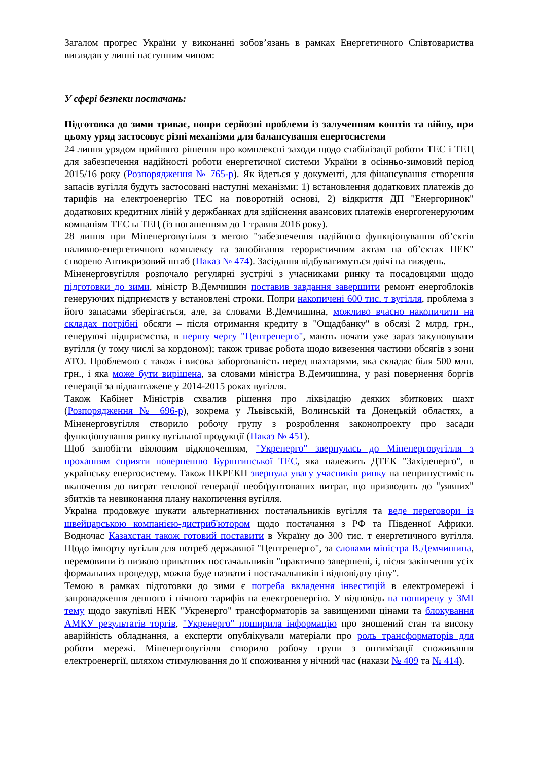Загалом прогрес України у виконанні зобов’язань в рамках Енергетичного Співтовариства виглядав у липні наступним чином:
У сфері безпеки постачань:
Підготовка до зими триває, попри серйозні проблеми із залученням коштів та війну, при цьому уряд застосовує різні механізми для балансування енергосистеми
24 липня урядом прийнято рішення про комплексні заходи щодо стабілізації роботи ТЕС і ТЕЦ для забезпечення надійності роботи енергетичної системи України в осінньо-зимовий період 2015/16 року (Розпорядження № 765-р). Як йдеться у документі, для фінансування створення запасів вугілля будуть застосовані наступні механізми: 1) встановлення додаткових платежів до тарифів на електроенергію ТЕС на поворотній основі, 2) відкриття ДП "Енергоринок" додаткових кредитних ліній у держбанках для здійснення авансових платежів енергогенеруючим компаніям ТЕС ы ТЕЦ (із погашенням до 1 травня 2016 року).
28 липня при Міненерговугілля з метою "забезпечення надійного функціонування об’єктів паливно-енергетичного комплексу та запобігання терористичним актам на об’єктах ПЕК" створено Антикризовий штаб (Наказ № 474). Засідання відбуватимуться двічі на тиждень.
Міненерговугілля розпочало регулярні зустрічі з учасниками ринку та посадовцями щодо підготовки до зими, міністр В.Демчишин поставив завдання завершити ремонт енергоблоків генеруючих підприємств у встановлені строки. Попри накопичені 600 тис. т вугілля, проблема з його запасами зберігається, але, за словами В.Демчишина, можливо вчасно накопичити на складах потрібні обсяги – після отримання кредиту в "Ощадбанку" в обсязі 2 млрд. грн., генеруючі підприємства, в першу чергу "Центренерго", мають почати уже зараз закуповувати вугілля (у тому числі за кордоном); також триває робота щодо вивезення частини обсягів з зони АТО. Проблемою є також і висока заборгованість перед шахтарями, яка складає біля 500 млн. грн., і яка може бути вирішена, за словами міністра В.Демчишина, у разі повернення боргів генерації за відвантажене у 2014-2015 роках вугілля.
Також Кабінет Міністрів схвалив рішення про ліквідацію деяких збиткових шахт (Розпорядження № 696-р), зокрема у Львівській, Волинській та Донецькій областях, а Міненерговугілля створило робочу групу з розроблення законопроекту про засади функціонування ринку вугільної продукції (Наказ № 451).
Щоб запобігти віяловим відключенням, "Укренерго" звернулась до Міненерговугілля з проханням сприяти поверненню Бурштинської ТЕС, яка належить ДТЕК "Західенерго", в українську енергосистему. Також НКРЕКП звернула увагу учасників ринку на неприпустимість включення до витрат теплової генерації необґрунтованих витрат, що призводить до "уявних" збитків та невиконання плану накопичення вугілля.
Україна продовжує шукати альтернативних постачальників вугілля та веде переговори із швейцарською компанією-дистриб'ютором щодо постачання з РФ та Південної Африки. Водночас Казахстан також готовий поставити в Україну до 300 тис. т енергетичного вугілля. Щодо імпорту вугілля для потреб державної "Центренерго", за словами міністра В.Демчишина, перемовини із низкою приватних постачальників "практично завершені, і, після закінчення усіх формальних процедур, можна буде назвати і постачальників і відповідну ціну".
Темою в рамках підготовки до зими є потреба вкладення інвестицій в електромережі і запровадження денного і нічного тарифів на електроенергію. У відповідь на поширену у ЗМІ тему щодо закупівлі НЕК "Укренерго" трансформаторів за завищеними цінами та блокування АМКУ результатів торгів, "Укренерго" поширила інформацію про зношений стан та високу аварійність обладнання, а експерти опублікували матеріали про роль трансформаторів для роботи мережі. Міненерговугілля створило робочу групи з оптимізації споживання електроенергії, шляхом стимулювання до її споживання у нічний час (накази № 409 та № 414).